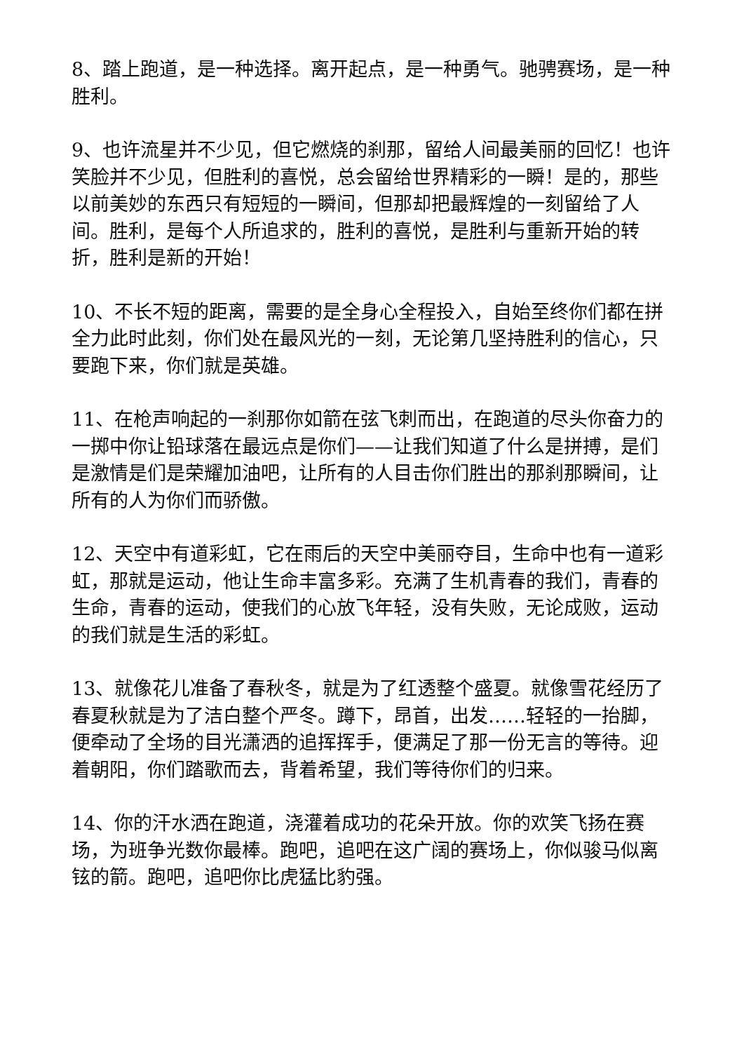8、踏上跑道，是一种选择。离开起点，是一种勇气。驰骋赛场，是一种胜利。
9、也许流星并不少见，但它燃烧的刹那，留给人间最美丽的回忆！也许笑脸并不少见，但胜利的喜悦，总会留给世界精彩的一瞬！是的，那些以前美妙的东西只有短短的一瞬间，但那却把最辉煌的一刻留给了人间。胜利，是每个人所追求的，胜利的喜悦，是胜利与重新开始的转折，胜利是新的开始！
10、不长不短的距离，需要的是全身心全程投入，自始至终你们都在拼全力此时此刻，你们处在最风光的一刻，无论第几坚持胜利的信心，只要跑下来，你们就是英雄。
11、在枪声响起的一刹那你如箭在弦飞刺而出，在跑道的尽头你奋力的一掷中你让铅球落在最远点是你们——让我们知道了什么是拼搏，是们是激情是们是荣耀加油吧，让所有的人目击你们胜出的那刹那瞬间，让所有的人为你们而骄傲。
12、天空中有道彩虹，它在雨后的天空中美丽夺目，生命中也有一道彩虹，那就是运动，他让生命丰富多彩。充满了生机青春的我们，青春的生命，青春的运动，使我们的心放飞年轻，没有失败，无论成败，运动的我们就是生活的彩虹。
13、就像花儿准备了春秋冬，就是为了红透整个盛夏。就像雪花经历了春夏秋就是为了洁白整个严冬。蹲下，昂首，出发……轻轻的一抬脚，便牵动了全场的目光潇洒的追挥挥手，便满足了那一份无言的等待。迎着朝阳，你们踏歌而去，背着希望，我们等待你们的归来。
14、你的汗水洒在跑道，浇灌着成功的花朵开放。你的欢笑飞扬在赛场，为班争光数你最棒。跑吧，追吧在这广阔的赛场上，你似骏马似离铉的箭。跑吧，追吧你比虎猛比豹强。